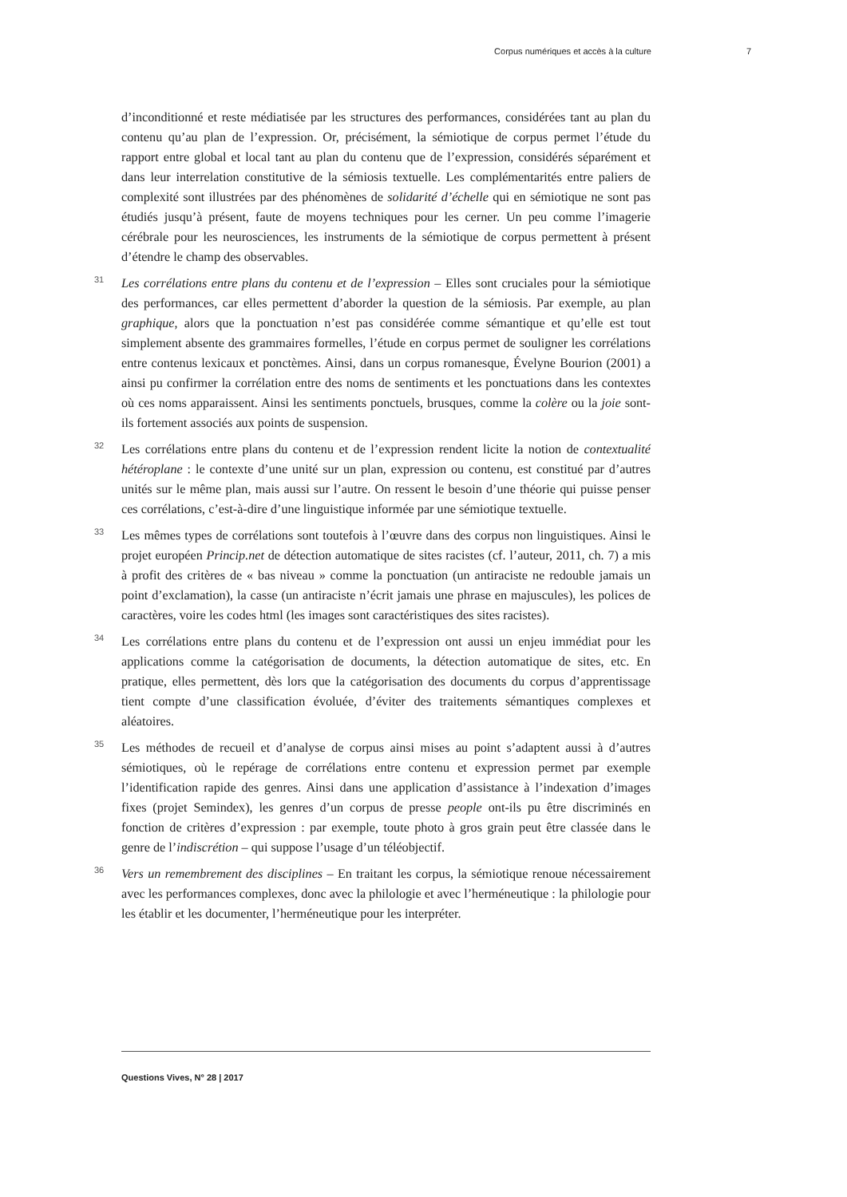Corpus numériques et accès à la culture 7
d’inconditionné et reste médiatisée par les structures des performances, considérées tant au plan du contenu qu’au plan de l’expression. Or, précisément, la sémiotique de corpus permet l’étude du rapport entre global et local tant au plan du contenu que de l’expression, considérés séparément et dans leur interrelation constitutive de la sémiosis textuelle. Les complémentarités entre paliers de complexité sont illustrées par des phénomènes de solidarité d’échelle qui en sémiotique ne sont pas étudiés jusqu’à présent, faute de moyens techniques pour les cerner. Un peu comme l’imagerie cérébrale pour les neurosciences, les instruments de la sémiotique de corpus permettent à présent d’étendre le champ des observables.
31 Les corrélations entre plans du contenu et de l’expression – Elles sont cruciales pour la sémiotique des performances, car elles permettent d’aborder la question de la sémiosis. Par exemple, au plan graphique, alors que la ponctuation n’est pas considérée comme sémantique et qu’elle est tout simplement absente des grammaires formelles, l’étude en corpus permet de souligner les corrélations entre contenus lexicaux et ponctèmes. Ainsi, dans un corpus romanesque, Évelyne Bourion (2001) a ainsi pu confirmer la corrélation entre des noms de sentiments et les ponctuations dans les contextes où ces noms apparaissent. Ainsi les sentiments ponctuels, brusques, comme la colère ou la joie sont-ils fortement associés aux points de suspension.
32 Les corrélations entre plans du contenu et de l’expression rendent licite la notion de contextualité hétéroplane : le contexte d’une unité sur un plan, expression ou contenu, est constitué par d’autres unités sur le même plan, mais aussi sur l’autre. On ressent le besoin d’une théorie qui puisse penser ces corrélations, c’est-à-dire d’une linguistique informée par une sémiotique textuelle.
33 Les mêmes types de corrélations sont toutefois à l’œuvre dans des corpus non linguistiques. Ainsi le projet européen Princip.net de détection automatique de sites racistes (cf. l’auteur, 2011, ch. 7) a mis à profit des critères de « bas niveau » comme la ponctuation (un antiraciste ne redouble jamais un point d’exclamation), la casse (un antiraciste n’écrit jamais une phrase en majuscules), les polices de caractères, voire les codes html (les images sont caractéristiques des sites racistes).
34 Les corrélations entre plans du contenu et de l’expression ont aussi un enjeu immédiat pour les applications comme la catégorisation de documents, la détection automatique de sites, etc. En pratique, elles permettent, dès lors que la catégorisation des documents du corpus d’apprentissage tient compte d’une classification évoluée, d’éviter des traitements sémantiques complexes et aléatoires.
35 Les méthodes de recueil et d’analyse de corpus ainsi mises au point s’adaptent aussi à d’autres sémiotiques, où le repérage de corrélations entre contenu et expression permet par exemple l’identification rapide des genres. Ainsi dans une application d’assistance à l’indexation d’images fixes (projet Semindex), les genres d’un corpus de presse people ont-ils pu être discriminés en fonction de critères d’expression : par exemple, toute photo à gros grain peut être classée dans le genre de l’indiscrétion – qui suppose l’usage d’un téléobjectif.
36 Vers un remembrement des disciplines – En traitant les corpus, la sémiotique renoue nécessairement avec les performances complexes, donc avec la philologie et avec l’herméneutique : la philologie pour les établir et les documenter, l’herméneutique pour les interpréter.
Questions Vives, N° 28 | 2017